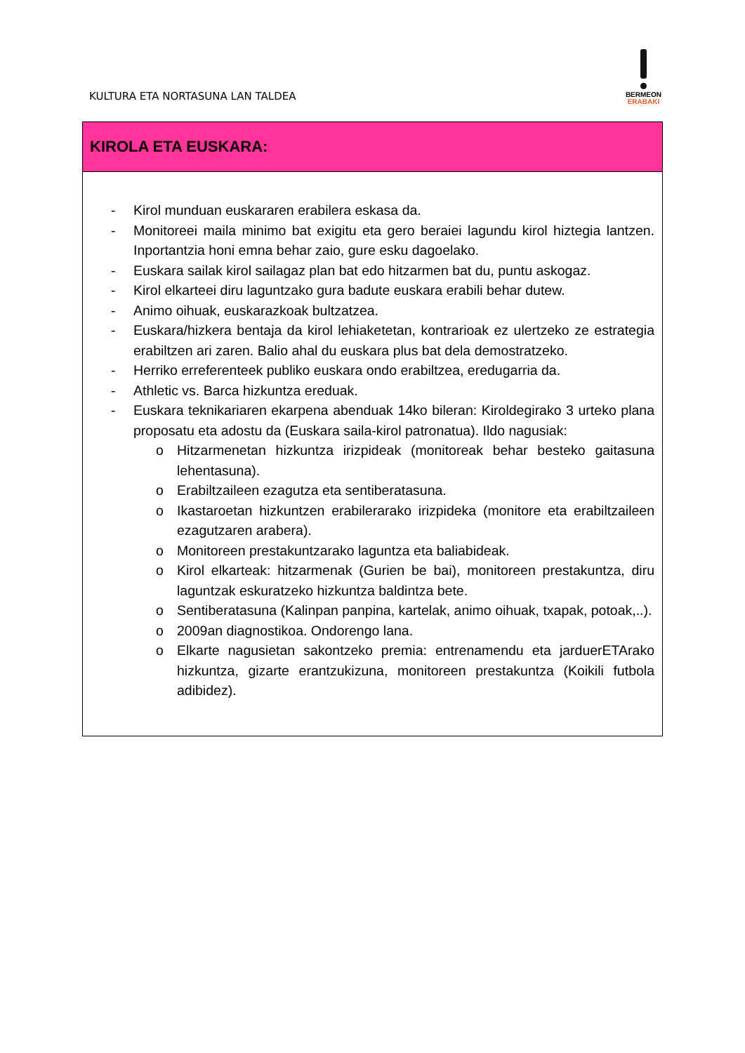KULTURA ETA NORTASUNA LAN TALDEA
BERMEON
ERABAKI
| KIROLA ETA EUSKARA: |
| --- |
| - Kirol munduan euskararen erabilera eskasa da. - Monitoreei maila minimo bat exigitu eta gero beraiei lagundu kirol hiztegia lantzen. Inportantzia honi emna behar zaio, gure esku dagoelako. - Euskara sailak kirol sailagaz plan bat edo hitzarmen bat du, puntu askogaz. - Kirol elkarteei diru laguntzako gura badute euskara erabili behar dutew. - Animo oihuak, euskarazkoak bultzatzea. - Euskara/hizkera bentaja da kirol lehiaketetan, kontrarioak ez ulertzeko ze estrategia erabiltzen ari zaren. Balio ahal du euskara plus bat dela demostratzeko. - Herriko erreferenteek publiko euskara ondo erabiltzea, eredugarria da. - Athletic vs. Barca hizkuntza ereduak. - Euskara teknikariaren ekarpena abenduak 14ko bileran: Kiroldegirako 3 urteko plana proposatu eta adostu da (Euskara saila-kirol patronatua). Ildo nagusiak: o Hitzarmenetan hizkuntza irizpideak (monitoreak behar besteko gaitasuna lehentasuna). o Erabiltzaileen ezagutza eta sentiberatasuna. o Ikastaroetan hizkuntzen erabilerarako irizpideka (monitore eta erabiltzaileen ezagutzaren arabera). o Monitoreen prestakuntzarako laguntza eta baliabideak. o Kirol elkarteak: hitzarmenak (Gurien be bai), monitoreen prestakuntza, diru laguntzak eskuratzeko hizkuntza baldintza bete. o Sentiberatasuna (Kalinpan panpina, kartelak, animo oihuak, txapak, potoak,..). o 2009an diagnostikoa. Ondorengo lana. o Elkarte nagusietan sakontzeko premia: entrenamendu eta jarduerETArako hizkuntza, gizarte erantzukizuna, monitoreen prestakuntza (Koikili futbola adibidez). |